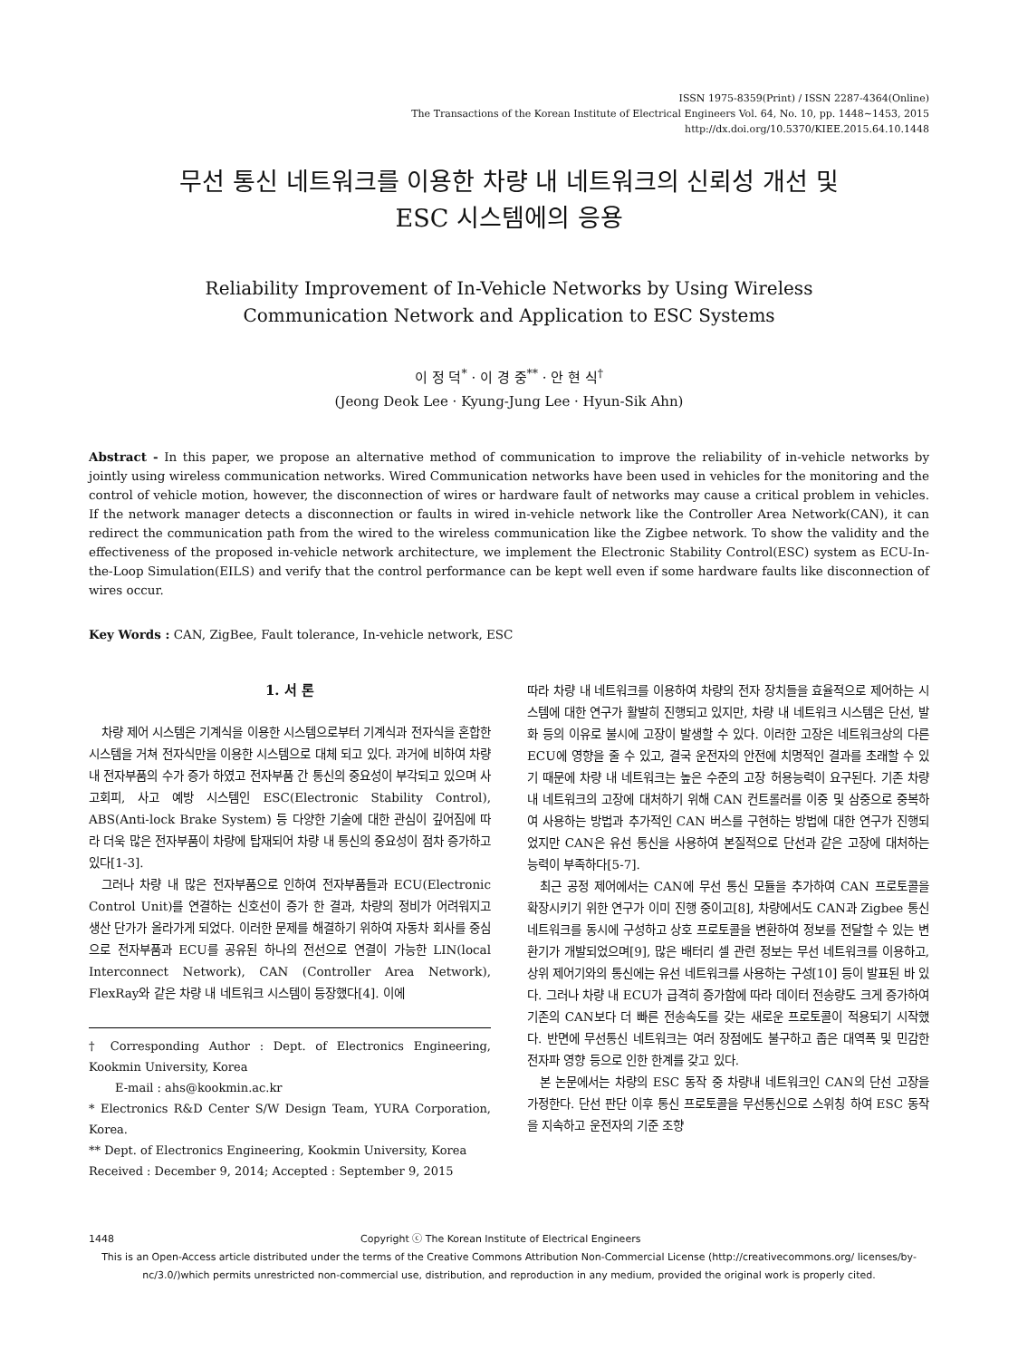ISSN 1975-8359(Print) / ISSN 2287-4364(Online)
The Transactions of the Korean Institute of Electrical Engineers Vol. 64, No. 10, pp. 1448∼1453, 2015
http://dx.doi.org/10.5370/KIEE.2015.64.10.1448
무선 통신 네트워크를 이용한 차량 내 네트워크의 신뢰성 개선 및
ESC 시스템에의 응용
Reliability Improvement of In-Vehicle Networks by Using Wireless
Communication Network and Application to ESC Systems
이 정 덕<sup>*</sup> · 이 경 중<sup>**</sup> · 안 현 식<sup>†</sup>
(Jeong Deok Lee · Kyung-Jung Lee · Hyun-Sik Ahn)
Abstract - In this paper, we propose an alternative method of communication to improve the reliability of in-vehicle networks by jointly using wireless communication networks. Wired Communication networks have been used in vehicles for the monitoring and the control of vehicle motion, however, the disconnection of wires or hardware fault of networks may cause a critical problem in vehicles. If the network manager detects a disconnection or faults in wired in-vehicle network like the Controller Area Network(CAN), it can redirect the communication path from the wired to the wireless communication like the Zigbee network. To show the validity and the effectiveness of the proposed in-vehicle network architecture, we implement the Electronic Stability Control(ESC) system as ECU-In-the-Loop Simulation(EILS) and verify that the control performance can be kept well even if some hardware faults like disconnection of wires occur.
Key Words : CAN, ZigBee, Fault tolerance, In-vehicle network, ESC
1. 서 론
차량 제어 시스템은 기계식을 이용한 시스템으로부터 기계식과 전자식을 혼합한 시스템을 거쳐 전자식만을 이용한 시스템으로 대체 되고 있다. 과거에 비하여 차량 내 전자부품의 수가 증가 하였고 전자부품 간 통신의 중요성이 부각되고 있으며 사고회피, 사고 예방 시스템인 ESC(Electronic Stability Control), ABS(Anti-lock Brake System) 등 다양한 기술에 대한 관심이 깊어짐에 따라 더욱 많은 전자부품이 차량에 탑재되어 차량 내 통신의 중요성이 점차 증가하고 있다[1-3].
그러나 차량 내 많은 전자부품으로 인하여 전자부품들과 ECU(Electronic Control Unit)를 연결하는 신호선이 증가 한 결과, 차량의 정비가 어려워지고 생산 단가가 올라가게 되었다. 이러한 문제를 해결하기 위하여 자동차 회사를 중심으로 전자부품과 ECU를 공유된 하나의 전선으로 연결이 가능한 LIN(local Interconnect Network), CAN (Controller Area Network), FlexRay와 같은 차량 내 네트워크 시스템이 등장했다[4]. 이에
† Corresponding Author : Dept. of Electronics Engineering, Kookmin University, Korea
E-mail : ahs@kookmin.ac.kr
* Electronics R&D Center S/W Design Team, YURA Corporation, Korea.
** Dept. of Electronics Engineering, Kookmin University, Korea
Received : December 9, 2014; Accepted : September 9, 2015
따라 차량 내 네트워크를 이용하여 차량의 전자 장치들을 효율적으로 제어하는 시스템에 대한 연구가 활발히 진행되고 있지만, 차량 내 네트워크 시스템은 단선, 발화 등의 이유로 불시에 고장이 발생할 수 있다. 이러한 고장은 네트워크상의 다른 ECU에 영향을 줄 수 있고, 결국 운전자의 안전에 치명적인 결과를 초래할 수 있기 때문에 차량 내 네트워크는 높은 수준의 고장 허용능력이 요구된다. 기존 차량 내 네트워크의 고장에 대처하기 위해 CAN 컨트롤러를 이중 및 삼중으로 중복하여 사용하는 방법과 추가적인 CAN 버스를 구현하는 방법에 대한 연구가 진행되었지만 CAN은 유선 통신을 사용하여 본질적으로 단선과 같은 고장에 대처하는 능력이 부족하다[5-7].
최근 공정 제어에서는 CAN에 무선 통신 모듈을 추가하여 CAN 프로토콜을 확장시키기 위한 연구가 이미 진행 중이고[8], 차량에서도 CAN과 Zigbee 통신 네트워크를 동시에 구성하고 상호 프로토콜을 변환하여 정보를 전달할 수 있는 변환기가 개발되었으며[9], 많은 배터리 셀 관련 정보는 무선 네트워크를 이용하고, 상위 제어기와의 통신에는 유선 네트워크를 사용하는 구성[10] 등이 발표된 바 있다. 그러나 차량 내 ECU가 급격히 증가함에 따라 데이터 전송량도 크게 증가하여 기존의 CAN보다 더 빠른 전송속도를 갖는 새로운 프로토콜이 적용되기 시작했다. 반면에 무선통신 네트워크는 여러 장점에도 불구하고 좁은 대역폭 및 민감한 전자파 영향 등으로 인한 한계를 갖고 있다.
본 논문에서는 차량의 ESC 동작 중 차량내 네트워크인 CAN의 단선 고장을 가정한다. 단선 판단 이후 통신 프로토콜을 무선통신으로 스위칭 하여 ESC 동작을 지속하고 운전자의 기준 조향
1448 Copyright ⓒ The Korean Institute of Electrical Engineers
This is an Open-Access article distributed under the terms of the Creative Commons Attribution Non-Commercial License (http://creativecommons.org/ licenses/by-nc/3.0/)which permits unrestricted non-commercial use, distribution, and reproduction in any medium, provided the original work is properly cited.